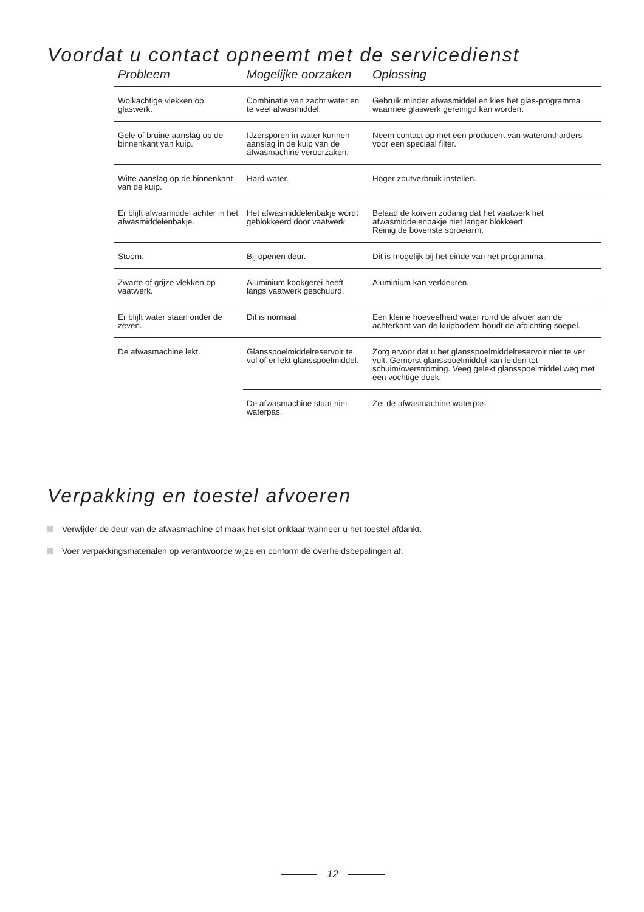Voordat u contact opneemt met de servicedienst
| Probleem | Mogelijke oorzaken | Oplossing |
| --- | --- | --- |
| Wolkachtige vlekken op glaswerk. | Combinatie van zacht water en te veel afwasmiddel. | Gebruik minder afwasmiddel en kies het glas-programma waarmee glaswerk gereinigd kan worden. |
| Gele of bruine aanslag op de binnenkant van kuip. | IJzersporen in water kunnen aanslag in de kuip van de afwasmachine veroorzaken. | Neem contact op met een producent van waterontharders voor een speciaal filter. |
| Witte aanslag op de binnenkant van de kuip. | Hard water. | Hoger zoutverbruik instellen. |
| Er blijft afwasmiddel achter in het afwasmiddelenbakje. | Het afwasmiddelenbakje wordt geblokkeerd door vaatwerk | Belaad de korven zodanig dat het vaatwerk het afwasmiddelenbakje niet langer blokkeert. Reinig de bovenste sproeiarm. |
| Stoom. | Bij openen deur. | Dit is mogelijk bij het einde van het programma. |
| Zwarte of grijze vlekken op vaatwerk. | Aluminium kookgerei heeft langs vaatwerk geschuurd. | Aluminium kan verkleuren. |
| Er blijft water staan onder de zeven. | Dit is normaal. | Een kleine hoeveelheid water rond de afvoer aan de achterkant van de kuipbodem houdt de afdichting soepel. |
| De afwasmachine lekt. | Glansspoelmiddelreservoir te vol of er lekt glansspoelmiddel. | Zorg ervoor dat u het glansspoelmiddelreservoir niet te ver vult. Gemorst glansspoelmiddel kan leiden tot schuim/overstroming. Veeg gelekt glansspoelmiddel weg met een vochtige doek. |
| | De afwasmachine staat niet waterpas. | Zet de afwasmachine waterpas. |
Verpakking en toestel afvoeren
Verwijder de deur van de afwasmachine of maak het slot onklaar wanneer u het toestel afdankt.
Voer verpakkingsmaterialen op verantwoorde wijze en conform de overheidsbepalingen af.
12